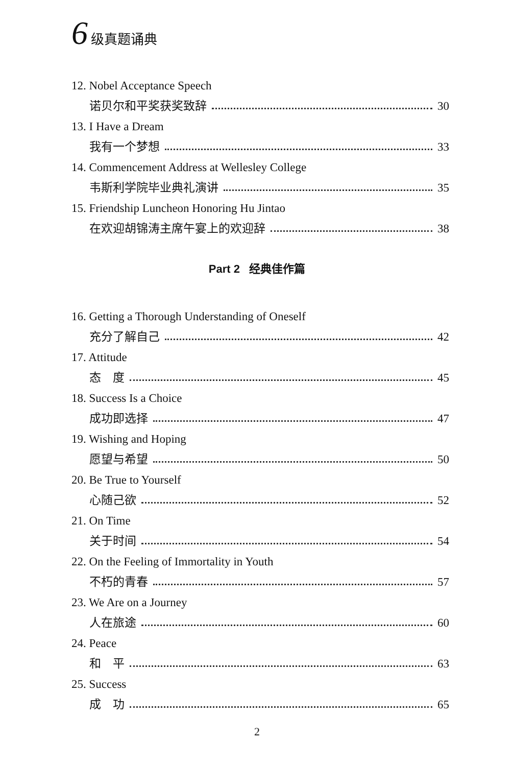6 级真题诵典
12. Nobel Acceptance Speech
诺贝尔和平奖获奖致辞 30
13. I Have a Dream
我有一个梦想 33
14. Commencement Address at Wellesley College
韦斯利学院毕业典礼演讲 35
15. Friendship Luncheon Honoring Hu Jintao
在欢迎胡锦涛主席午宴上的欢迎辞 38
Part 2 经典佳作篇
16. Getting a Thorough Understanding of Oneself
充分了解自己 42
17. Attitude
态　度 45
18. Success Is a Choice
成功即选择 47
19. Wishing and Hoping
愿望与希望 50
20. Be True to Yourself
心随己欲 52
21. On Time
关于时间 54
22. On the Feeling of Immortality in Youth
不朽的青春 57
23. We Are on a Journey
人在旅途 60
24. Peace
和　平 63
25. Success
成　功 65
2